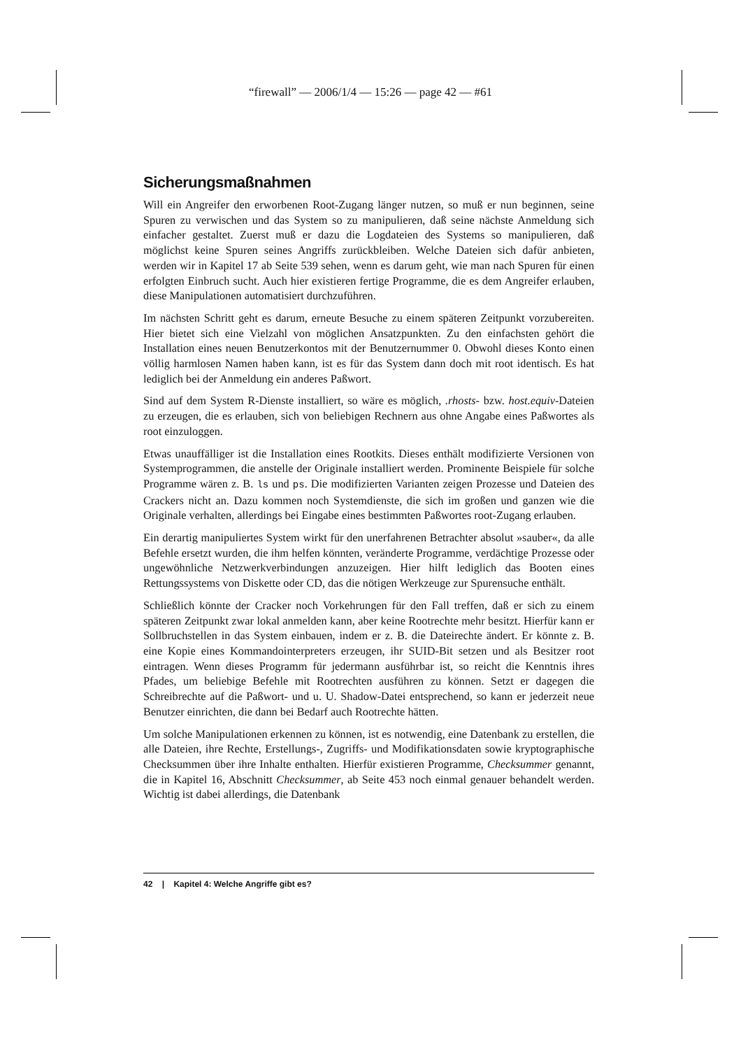“firewall” — 2006/1/4 — 15:26 — page 42 — #61
Sicherungsmaßnahmen
Will ein Angreifer den erworbenen Root-Zugang länger nutzen, so muß er nun beginnen, seine Spuren zu verwischen und das System so zu manipulieren, daß seine nächste Anmeldung sich einfacher gestaltet. Zuerst muß er dazu die Logdateien des Systems so manipulieren, daß möglichst keine Spuren seines Angriffs zurückbleiben. Welche Dateien sich dafür anbieten, werden wir in Kapitel 17 ab Seite 539 sehen, wenn es darum geht, wie man nach Spuren für einen erfolgten Einbruch sucht. Auch hier existieren fertige Programme, die es dem Angreifer erlauben, diese Manipulationen automatisiert durchzuführen.
Im nächsten Schritt geht es darum, erneute Besuche zu einem späteren Zeitpunkt vorzubereiten. Hier bietet sich eine Vielzahl von möglichen Ansatzpunkten. Zu den einfachsten gehört die Installation eines neuen Benutzerkontos mit der Benutzernummer 0. Obwohl dieses Konto einen völlig harmlosen Namen haben kann, ist es für das System dann doch mit root identisch. Es hat lediglich bei der Anmeldung ein anderes Paßwort.
Sind auf dem System R-Dienste installiert, so wäre es möglich, .rhosts- bzw. host.equiv-Dateien zu erzeugen, die es erlauben, sich von beliebigen Rechnern aus ohne Angabe eines Paßwortes als root einzuloggen.
Etwas unauffälliger ist die Installation eines Rootkits. Dieses enthält modifizierte Versionen von Systemprogrammen, die anstelle der Originale installiert werden. Prominente Beispiele für solche Programme wären z. B. ls und ps. Die modifizierten Varianten zeigen Prozesse und Dateien des Crackers nicht an. Dazu kommen noch Systemdienste, die sich im großen und ganzen wie die Originale verhalten, allerdings bei Eingabe eines bestimmten Paßwortes root-Zugang erlauben.
Ein derartig manipuliertes System wirkt für den unerfahrenen Betrachter absolut »sauber«, da alle Befehle ersetzt wurden, die ihm helfen könnten, veränderte Programme, verdächtige Prozesse oder ungewöhnliche Netzwerkverbindungen anzuzeigen. Hier hilft lediglich das Booten eines Rettungssystems von Diskette oder CD, das die nötigen Werkzeuge zur Spurensuche enthält.
Schließlich könnte der Cracker noch Vorkehrungen für den Fall treffen, daß er sich zu einem späteren Zeitpunkt zwar lokal anmelden kann, aber keine Rootrechte mehr besitzt. Hierfür kann er Sollbruchstellen in das System einbauen, indem er z. B. die Dateirechte ändert. Er könnte z. B. eine Kopie eines Kommandointerpreters erzeugen, ihr SUID-Bit setzen und als Besitzer root eintragen. Wenn dieses Programm für jedermann ausführbar ist, so reicht die Kenntnis ihres Pfades, um beliebige Befehle mit Rootrechten ausführen zu können. Setzt er dagegen die Schreibrechte auf die Paßwort- und u. U. Shadow-Datei entsprechend, so kann er jederzeit neue Benutzer einrichten, die dann bei Bedarf auch Rootrechte hätten.
Um solche Manipulationen erkennen zu können, ist es notwendig, eine Datenbank zu erstellen, die alle Dateien, ihre Rechte, Erstellungs-, Zugriffs- und Modifikationsdaten sowie kryptographische Checksummen über ihre Inhalte enthalten. Hierfür existieren Programme, Checksummer genannt, die in Kapitel 16, Abschnitt Checksummer, ab Seite 453 noch einmal genauer behandelt werden. Wichtig ist dabei allerdings, die Datenbank
42 | Kapitel 4: Welche Angriffe gibt es?